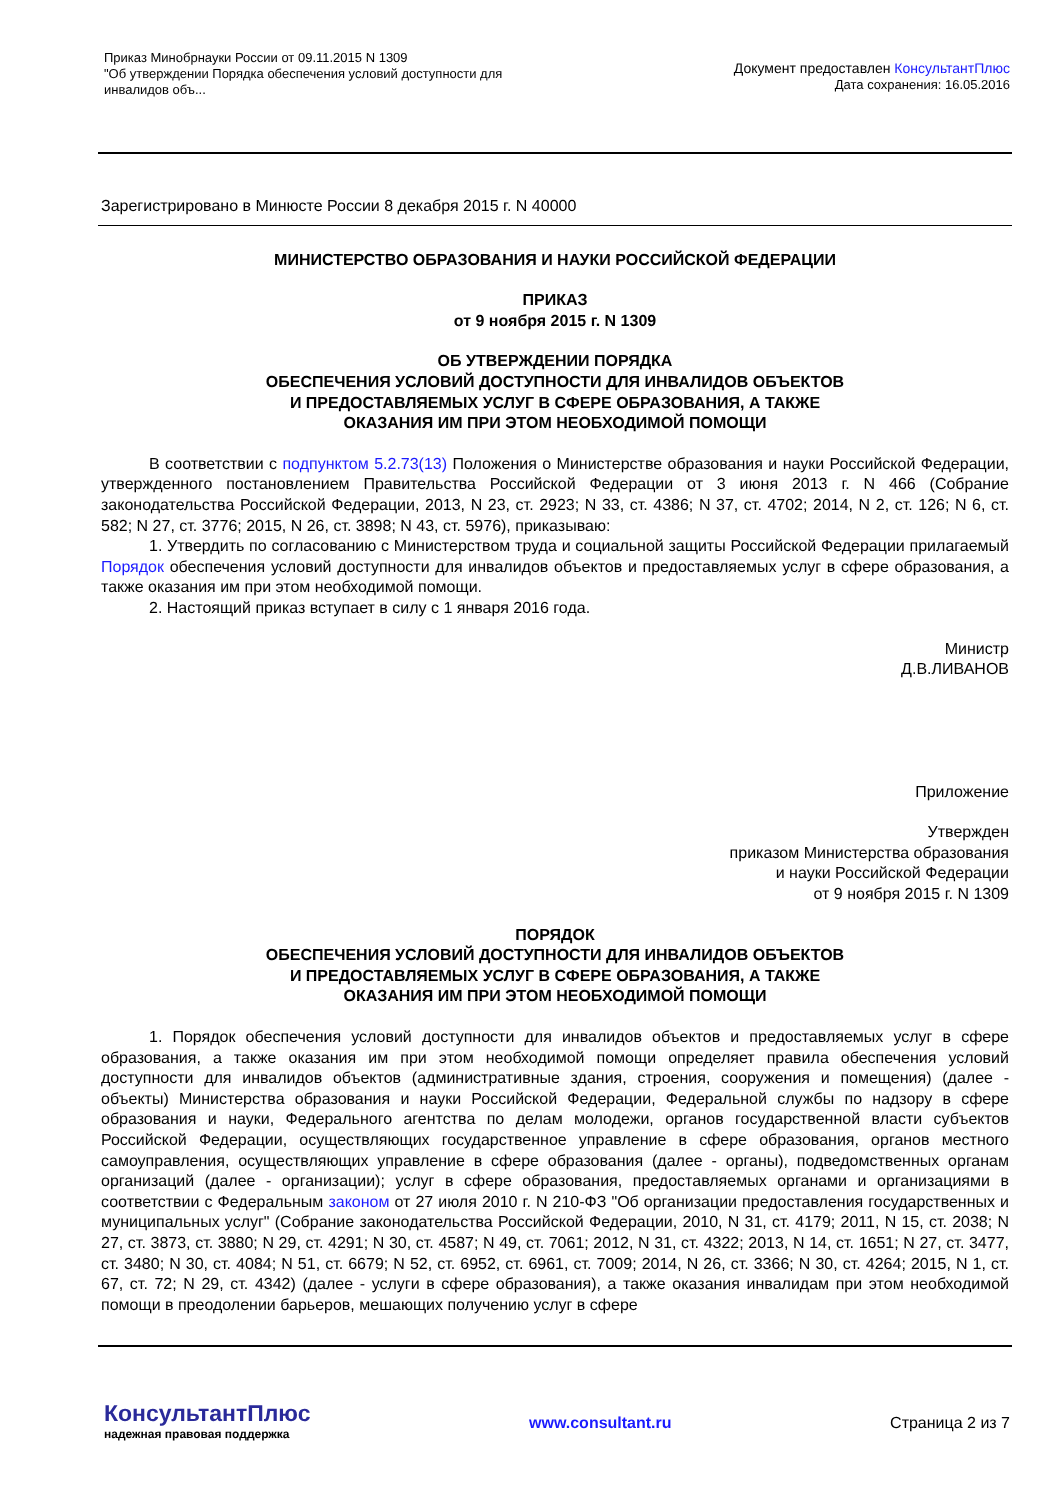Приказ Минобрнауки России от 09.11.2015 N 1309
"Об утверждении Порядка обеспечения условий доступности для
инвалидов объ...
Документ предоставлен КонсультантПлюс
Дата сохранения: 16.05.2016
Зарегистрировано в Минюсте России 8 декабря 2015 г. N 40000
МИНИСТЕРСТВО ОБРАЗОВАНИЯ И НАУКИ РОССИЙСКОЙ ФЕДЕРАЦИИ
ПРИКАЗ
от 9 ноября 2015 г. N 1309
ОБ УТВЕРЖДЕНИИ ПОРЯДКА
ОБЕСПЕЧЕНИЯ УСЛОВИЙ ДОСТУПНОСТИ ДЛЯ ИНВАЛИДОВ ОБЪЕКТОВ
И ПРЕДОСТАВЛЯЕМЫХ УСЛУГ В СФЕРЕ ОБРАЗОВАНИЯ, А ТАКЖЕ
ОКАЗАНИЯ ИМ ПРИ ЭТОМ НЕОБХОДИМОЙ ПОМОЩИ
В соответствии с подпунктом 5.2.73(13) Положения о Министерстве образования и науки Российской Федерации, утвержденного постановлением Правительства Российской Федерации от 3 июня 2013 г. N 466 (Собрание законодательства Российской Федерации, 2013, N 23, ст. 2923; N 33, ст. 4386; N 37, ст. 4702; 2014, N 2, ст. 126; N 6, ст. 582; N 27, ст. 3776; 2015, N 26, ст. 3898; N 43, ст. 5976), приказываю:
1. Утвердить по согласованию с Министерством труда и социальной защиты Российской Федерации прилагаемый Порядок обеспечения условий доступности для инвалидов объектов и предоставляемых услуг в сфере образования, а также оказания им при этом необходимой помощи.
2. Настоящий приказ вступает в силу с 1 января 2016 года.
Министр
Д.В.ЛИВАНОВ
Приложение
Утвержден
приказом Министерства образования
и науки Российской Федерации
от 9 ноября 2015 г. N 1309
ПОРЯДОК
ОБЕСПЕЧЕНИЯ УСЛОВИЙ ДОСТУПНОСТИ ДЛЯ ИНВАЛИДОВ ОБЪЕКТОВ
И ПРЕДОСТАВЛЯЕМЫХ УСЛУГ В СФЕРЕ ОБРАЗОВАНИЯ, А ТАКЖЕ
ОКАЗАНИЯ ИМ ПРИ ЭТОМ НЕОБХОДИМОЙ ПОМОЩИ
1. Порядок обеспечения условий доступности для инвалидов объектов и предоставляемых услуг в сфере образования, а также оказания им при этом необходимой помощи определяет правила обеспечения условий доступности для инвалидов объектов (административные здания, строения, сооружения и помещения) (далее - объекты) Министерства образования и науки Российской Федерации, Федеральной службы по надзору в сфере образования и науки, Федерального агентства по делам молодежи, органов государственной власти субъектов Российской Федерации, осуществляющих государственное управление в сфере образования, органов местного самоуправления, осуществляющих управление в сфере образования (далее - органы), подведомственных органам организаций (далее - организации); услуг в сфере образования, предоставляемых органами и организациями в соответствии с Федеральным законом от 27 июля 2010 г. N 210-ФЗ "Об организации предоставления государственных и муниципальных услуг" (Собрание законодательства Российской Федерации, 2010, N 31, ст. 4179; 2011, N 15, ст. 2038; N 27, ст. 3873, ст. 3880; N 29, ст. 4291; N 30, ст. 4587; N 49, ст. 7061; 2012, N 31, ст. 4322; 2013, N 14, ст. 1651; N 27, ст. 3477, ст. 3480; N 30, ст. 4084; N 51, ст. 6679; N 52, ст. 6952, ст. 6961, ст. 7009; 2014, N 26, ст. 3366; N 30, ст. 4264; 2015, N 1, ст. 67, ст. 72; N 29, ст. 4342) (далее - услуги в сфере образования), а также оказания инвалидам при этом необходимой помощи в преодолении барьеров, мешающих получению услуг в сфере
КонсультантПлюс
надежная правовая поддержка
www.consultant.ru Страница 2 из 7